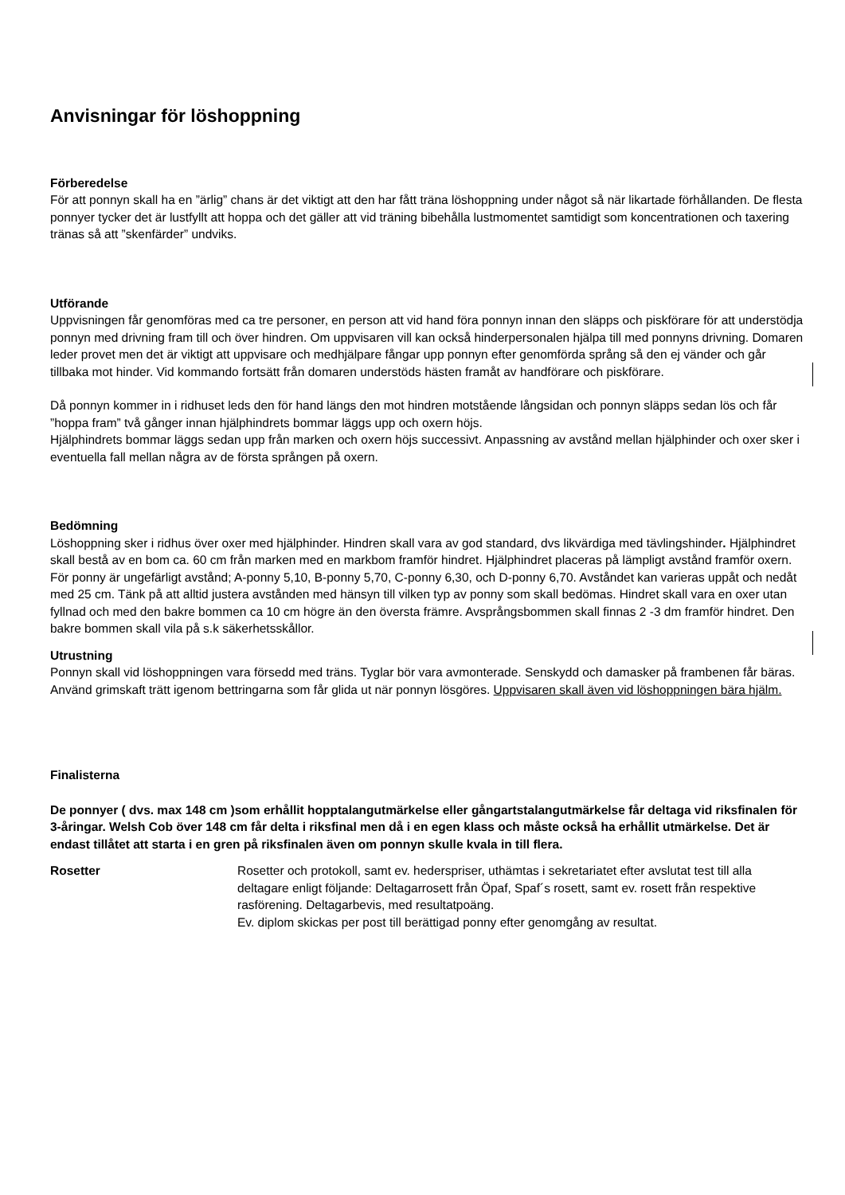Anvisningar för löshoppning
Förberedelse
För att ponnyn skall ha en ”ärlig” chans är det viktigt att den har fått träna löshoppning under något så när likartade förhållanden. De flesta ponnyer tycker det är lustfyllt att hoppa och det gäller att vid träning bibehålla lustmomentet samtidigt som koncentrationen och taxering tränas så att ”skenfärder” undviks.
Utförande
Uppvisningen får genomföras med ca tre personer, en person att vid hand föra ponnyn innan den släpps och piskförare för att understödja ponnyn med drivning fram till och över hindren. Om uppvisaren vill kan också hinderpersonalen hjälpa till med ponnyns drivning. Domaren leder provet men det är viktigt att uppvisare och medhjälpare fångar upp ponnyn efter genomförda språng så den ej vänder och går tillbaka mot hinder. Vid kommando fortsätt från domaren understöds hästen framåt av handförare och piskförare.
Då ponnyn kommer in i ridhuset leds den för hand längs den mot hindren motstående långsidan och ponnyn släpps sedan lös och får ”hoppa fram” två gånger innan hjälphindrets bommar läggs upp och oxern höjs.
Hjälphindrets bommar läggs sedan upp från marken och oxern höjs successivt. Anpassning av avstånd mellan hjälphinder och oxer sker i eventuella fall mellan några av de första sprången på oxern.
Bedömning
Löshoppning sker i ridhus över oxer med hjälphinder. Hindren skall vara av god standard, dvs likvärdiga med tävlingshinder. Hjälphindret skall bestå av en bom ca. 60 cm från marken med en markbom framför hindret. Hjälphindret placeras på lämpligt avstånd framför oxern. För ponny är ungefärligt avstånd; A-ponny 5,10, B-ponny 5,70, C-ponny 6,30, och D-ponny 6,70. Avståndet kan varieras uppåt och nedåt med 25 cm. Tänk på att alltid justera avstånden med hänsyn till vilken typ av ponny som skall bedömas. Hindret skall vara en oxer utan fyllnad och med den bakre bommen ca 10 cm högre än den översta främre. Avsprångsbommen skall finnas 2 -3 dm framför hindret. Den bakre bommen skall vila på s.k säkerhetsskållor.
Utrustning
Ponnyn skall vid löshoppningen vara försedd med träns. Tyglar bör vara avmonterade. Senskydd och damasker på frambenen får bäras. Använd grimskaft trätt igenom bettringarna som får glida ut när ponnyn lösgöres. Uppvisaren skall även vid löshoppningen bära hjälm.
Finalisterna
De ponnyer ( dvs. max 148 cm )som erhållit hopptalangutmärkelse eller gångartstalangutmärkelse får deltaga vid riksfinalen för 3-åringar. Welsh Cob över 148 cm får delta i riksfinal men då i en egen klass och måste också ha erhållit utmärkelse. Det är endast tillåtet att starta i en gren på riksfinalen även om ponnyn skulle kvala in till flera.
Rosetter Rosetter och protokoll, samt ev. hederspriser, uthämtas i sekretariatet efter avslutat test till alla deltagare enligt följande: Deltagarrosett från Öpaf, Spaf´s rosett, samt ev. rosett från respektive rasförening. Deltagarbevis, med resultatpoäng.
Ev. diplom skickas per post till berättigad ponny efter genomgång av resultat.